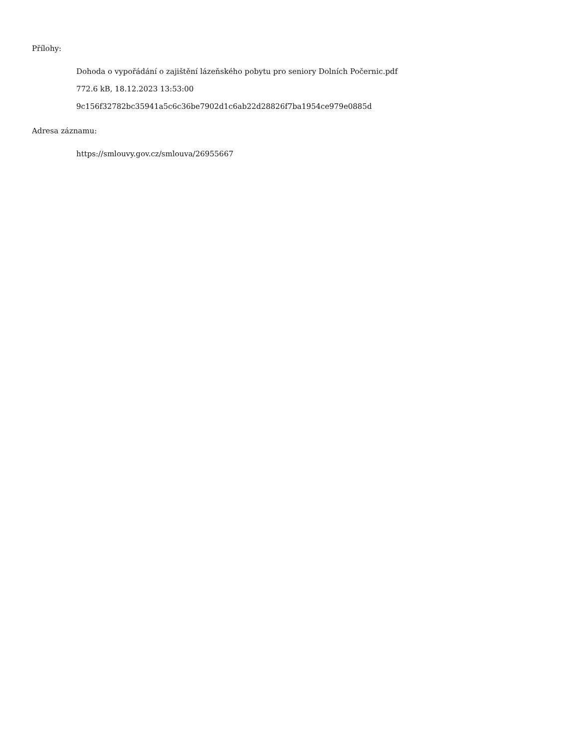Přílohy:
Dohoda o vypořádání o zajištění lázeňského pobytu pro seniory Dolních Počernic.pdf
772.6 kB, 18.12.2023 13:53:00
9c156f32782bc35941a5c6c36be7902d1c6ab22d28826f7ba1954ce979e0885d
Adresa záznamu:
https://smlouvy.gov.cz/smlouva/26955667